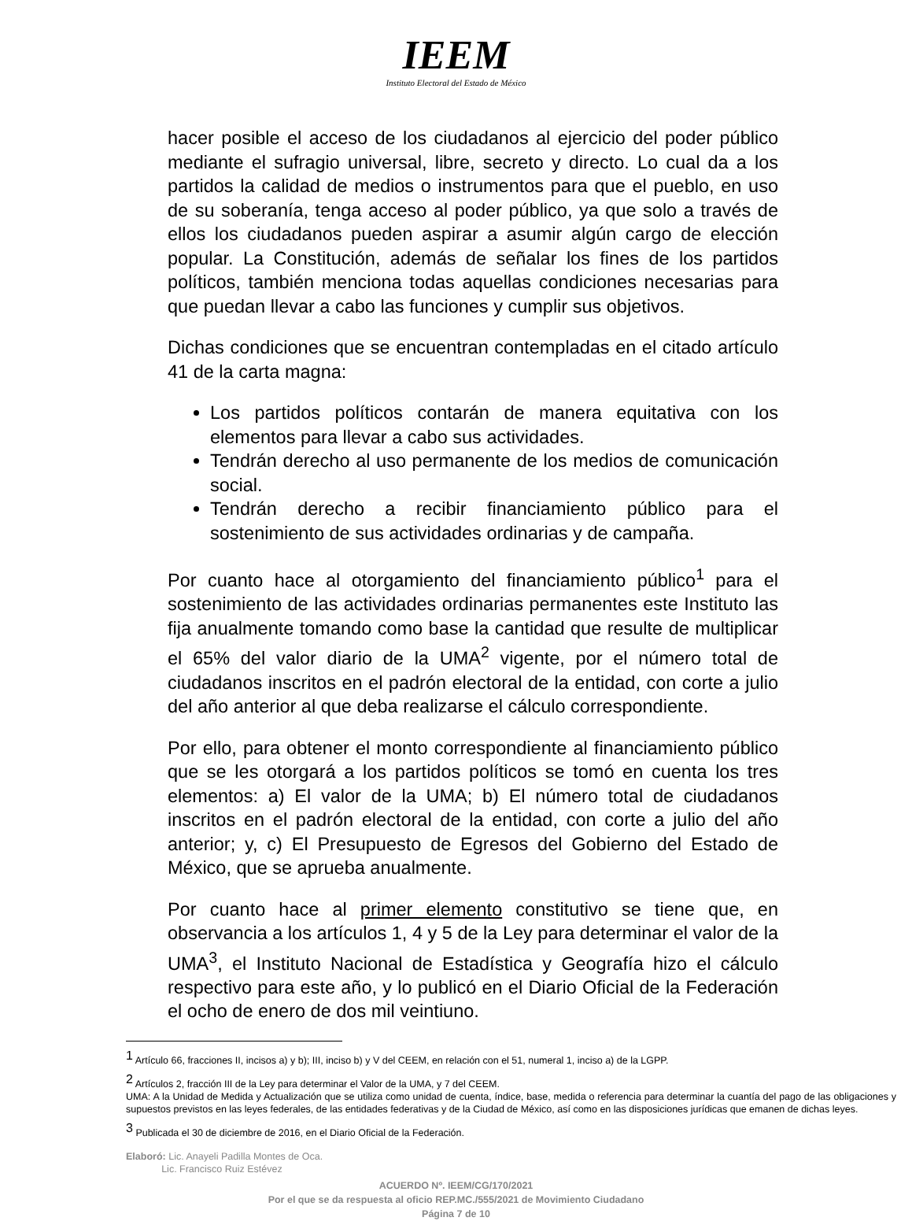IEEM
Instituto Electoral del Estado de México
hacer posible el acceso de los ciudadanos al ejercicio del poder público mediante el sufragio universal, libre, secreto y directo. Lo cual da a los partidos la calidad de medios o instrumentos para que el pueblo, en uso de su soberanía, tenga acceso al poder público, ya que solo a través de ellos los ciudadanos pueden aspirar a asumir algún cargo de elección popular. La Constitución, además de señalar los fines de los partidos políticos, también menciona todas aquellas condiciones necesarias para que puedan llevar a cabo las funciones y cumplir sus objetivos.
Dichas condiciones que se encuentran contempladas en el citado artículo 41 de la carta magna:
Los partidos políticos contarán de manera equitativa con los elementos para llevar a cabo sus actividades.
Tendrán derecho al uso permanente de los medios de comunicación social.
Tendrán derecho a recibir financiamiento público para el sostenimiento de sus actividades ordinarias y de campaña.
Por cuanto hace al otorgamiento del financiamiento público<sup>1</sup> para el sostenimiento de las actividades ordinarias permanentes este Instituto las fija anualmente tomando como base la cantidad que resulte de multiplicar el 65% del valor diario de la UMA<sup>2</sup> vigente, por el número total de ciudadanos inscritos en el padrón electoral de la entidad, con corte a julio del año anterior al que deba realizarse el cálculo correspondiente.
Por ello, para obtener el monto correspondiente al financiamiento público que se les otorgará a los partidos políticos se tomó en cuenta los tres elementos: a) El valor de la UMA; b) El número total de ciudadanos inscritos en el padrón electoral de la entidad, con corte a julio del año anterior; y, c) El Presupuesto de Egresos del Gobierno del Estado de México, que se aprueba anualmente.
Por cuanto hace al primer elemento constitutivo se tiene que, en observancia a los artículos 1, 4 y 5 de la Ley para determinar el valor de la UMA<sup>3</sup>, el Instituto Nacional de Estadística y Geografía hizo el cálculo respectivo para este año, y lo publicó en el Diario Oficial de la Federación el ocho de enero de dos mil veintiuno.
<sup>1</sup> Artículo 66, fracciones II, incisos a) y b); III, inciso b) y V del CEEM, en relación con el 51, numeral 1, inciso a) de la LGPP.
<sup>2</sup> Artículos 2, fracción III de la Ley para determinar el Valor de la UMA, y 7 del CEEM.
UMA: A la Unidad de Medida y Actualización que se utiliza como unidad de cuenta, índice, base, medida o referencia para determinar la cuantía del pago de las obligaciones y supuestos previstos en las leyes federales, de las entidades federativas y de la Ciudad de México, así como en las disposiciones jurídicas que emanen de dichas leyes.
<sup>3</sup> Publicada el 30 de diciembre de 2016, en el Diario Oficial de la Federación.
Elaboró: Lic. Anayeli Padilla Montes de Oca.
Lic. Francisco Ruiz Estévez
ACUERDO Nº. IEEM/CG/170/2021
Por el que se da respuesta al oficio REP.MC./555/2021 de Movimiento Ciudadano
Página 7 de 10